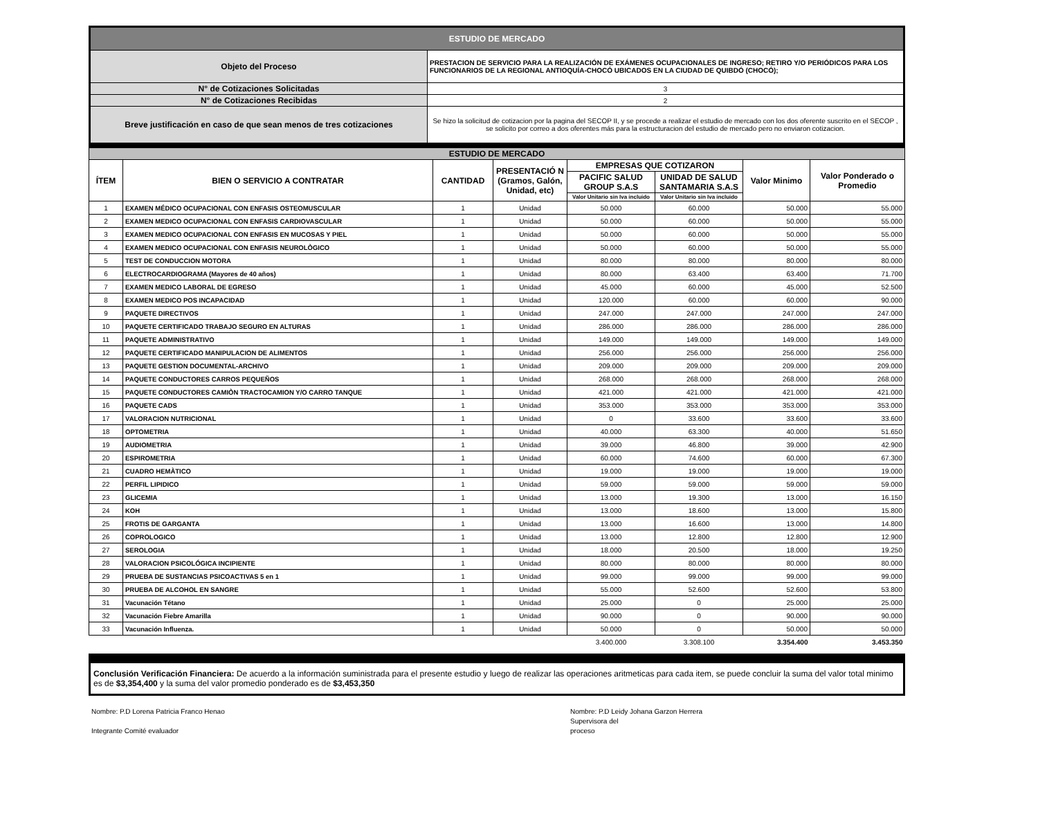| ESTUDIO DE MERCADO | |
| Objeto del Proceso | PRESTACION DE SERVICIO PARA LA REALIZACIÓN DE EXÁMENES OCUPACIONALES DE INGRESO; RETIRO Y/O PERIÓDICOS PARA LOS FUNCIONARIOS DE LA REGIONAL ANTIOQUÍA-CHOCÓ UBICADOS EN LA CIUDAD DE QUIBDÓ (CHOCÓ); |
| N° de Cotizaciones Solicitadas | 3 |
| N° de Cotizaciones Recibidas | 2 |
| Breve justificación en caso de que sean menos de tres cotizaciones | Se hizo la solicitud de cotizacion por la pagina del SECOP II, y se procede a realizar el estudio de mercado con los dos oferente suscrito en el SECOP , se solicito por correo a dos oferentes más para la estructuracion del estudio de mercado pero no enviaron cotizacion. |
| ESTUDIO DE MERCADO | | | | | | | |
| --- | --- | --- | --- | --- | --- | --- | --- |
| ÍTEM | BIEN O SERVICIO A CONTRATAR | CANTIDAD | PRESENTACIÓ N (Gramos, Galón, Unidad, etc) | EMPRESAS QUE COTIZARON | | Valor Minimo | Valor Ponderado o Promedio |
| | | | | PACIFIC SALUD GROUP S.A.S | UNIDAD DE SALUD SANTAMARIA S.A.S | | |
| | | | | Valor Unitario sin Iva incluido | Valor Unitario sin Iva incluido | | |
| 1 | EXAMEN MÉDICO OCUPACIONAL CON ENFASIS OSTEOMUSCULAR | 1 | Unidad | 50.000 | 60.000 | 50.000 | 55.000 |
| 2 | EXAMEN MEDICO OCUPACIONAL CON ENFASIS CARDIOVASCULAR | 1 | Unidad | 50.000 | 60.000 | 50.000 | 55.000 |
| 3 | EXAMEN MEDICO OCUPACIONAL CON ENFASIS EN MUCOSAS Y PIEL | 1 | Unidad | 50.000 | 60.000 | 50.000 | 55.000 |
| 4 | EXAMEN MEDICO OCUPACIONAL CON ENFASIS NEUROLÒGICO | 1 | Unidad | 50.000 | 60.000 | 50.000 | 55.000 |
| 5 | TEST DE CONDUCCION MOTORA | 1 | Unidad | 80.000 | 80.000 | 80.000 | 80.000 |
| 6 | ELECTROCARDIOGRAMA (Mayores de 40 años) | 1 | Unidad | 80.000 | 63.400 | 63.400 | 71.700 |
| 7 | EXAMEN MEDICO LABORAL DE EGRESO | 1 | Unidad | 45.000 | 60.000 | 45.000 | 52.500 |
| 8 | EXAMEN MEDICO POS INCAPACIDAD | 1 | Unidad | 120.000 | 60.000 | 60.000 | 90.000 |
| 9 | PAQUETE DIRECTIVOS | 1 | Unidad | 247.000 | 247.000 | 247.000 | 247.000 |
| 10 | PAQUETE CERTIFICADO TRABAJO SEGURO EN ALTURAS | 1 | Unidad | 286.000 | 286.000 | 286.000 | 286.000 |
| 11 | PAQUETE ADMINISTRATIVO | 1 | Unidad | 149.000 | 149.000 | 149.000 | 149.000 |
| 12 | PAQUETE CERTIFICADO MANIPULACION DE ALIMENTOS | 1 | Unidad | 256.000 | 256.000 | 256.000 | 256.000 |
| 13 | PAQUETE GESTION DOCUMENTAL-ARCHIVO | 1 | Unidad | 209.000 | 209.000 | 209.000 | 209.000 |
| 14 | PAQUETE CONDUCTORES CARROS PEQUEÑOS | 1 | Unidad | 268.000 | 268.000 | 268.000 | 268.000 |
| 15 | PAQUETE CONDUCTORES CAMIÒN TRACTOCAMION Y/O CARRO TANQUE | 1 | Unidad | 421.000 | 421.000 | 421.000 | 421.000 |
| 16 | PAQUETE CADS | 1 | Unidad | 353.000 | 353.000 | 353.000 | 353.000 |
| 17 | VALORACION NUTRICIONAL | 1 | Unidad | 0 | 33.600 | 33.600 | 33.600 |
| 18 | OPTOMETRIA | 1 | Unidad | 40.000 | 63.300 | 40.000 | 51.650 |
| 19 | AUDIOMETRIA | 1 | Unidad | 39.000 | 46.800 | 39.000 | 42.900 |
| 20 | ESPIROMETRIA | 1 | Unidad | 60.000 | 74.600 | 60.000 | 67.300 |
| 21 | CUADRO HEMÀTICO | 1 | Unidad | 19.000 | 19.000 | 19.000 | 19.000 |
| 22 | PERFIL LIPIDICO | 1 | Unidad | 59.000 | 59.000 | 59.000 | 59.000 |
| 23 | GLICEMIA | 1 | Unidad | 13.000 | 19.300 | 13.000 | 16.150 |
| 24 | KOH | 1 | Unidad | 13.000 | 18.600 | 13.000 | 15.800 |
| 25 | FROTIS DE GARGANTA | 1 | Unidad | 13.000 | 16.600 | 13.000 | 14.800 |
| 26 | COPROLOGICO | 1 | Unidad | 13.000 | 12.800 | 12.800 | 12.900 |
| 27 | SEROLOGIA | 1 | Unidad | 18.000 | 20.500 | 18.000 | 19.250 |
| 28 | VALORACION PSICOLÓGICA INCIPIENTE | 1 | Unidad | 80.000 | 80.000 | 80.000 | 80.000 |
| 29 | PRUEBA DE SUSTANCIAS PSICOACTIVAS 5 en 1 | 1 | Unidad | 99.000 | 99.000 | 99.000 | 99.000 |
| 30 | PRUEBA DE ALCOHOL EN SANGRE | 1 | Unidad | 55.000 | 52.600 | 52.600 | 53.800 |
| 31 | Vacunación Tétano | 1 | Unidad | 25.000 | 0 | 25.000 | 25.000 |
| 32 | Vacunación Fiebre Amarilla | 1 | Unidad | 90.000 | 0 | 90.000 | 90.000 |
| 33 | Vacunación Influenza. | 1 | Unidad | 50.000 | 0 | 50.000 | 50.000 |
| | | | | 3.400.000 | 3.308.100 | 3.354.400 | 3.453.350 |
Conclusión Verificación Financiera: De acuerdo a la información suministrada para el presente estudio y luego de realizar las operaciones aritmeticas para cada item, se puede concluir la suma del valor total minimo es de $3,354,400 y la suma del valor promedio ponderado es de $3,453,350
Nombre: P.D Lorena Patricia Franco Henao
Integrante Comité evaluador
Nombre: P.D Leidy Johana Garzon Herrera
Supervisora del
proceso